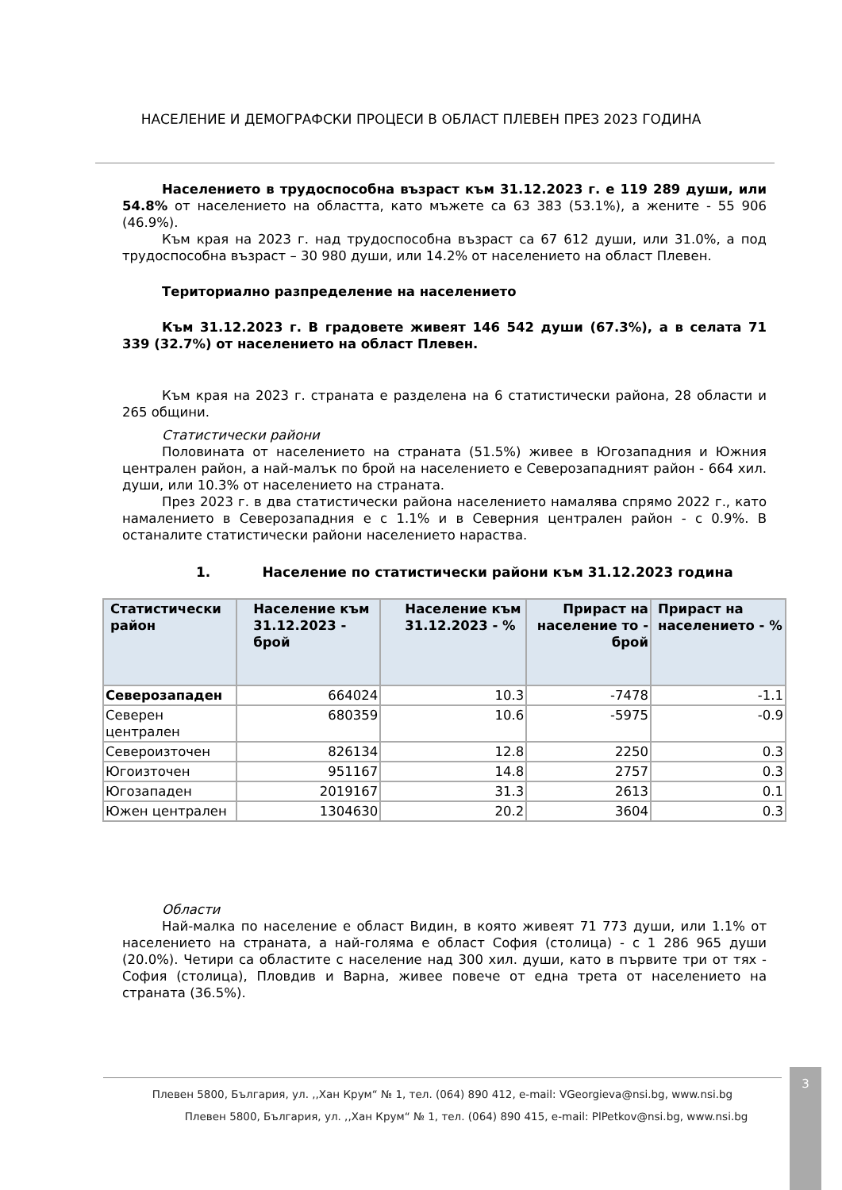НАСЕЛЕНИЕ И ДЕМОГРАФСКИ ПРОЦЕСИ В ОБЛАСТ ПЛЕВЕН ПРЕЗ 2023 ГОДИНА
Населението в трудоспособна възраст към 31.12.2023 г. е 119 289 души, или 54.8% от населението на областта, като мъжете са 63 383 (53.1%), а жените - 55 906 (46.9%).
Към края на 2023 г. над трудоспособна възраст са 67 612 души, или 31.0%, а под трудоспособна възраст – 30 980 души, или 14.2% от населението на област Плевен.
Териториално разпределение на населението
Към 31.12.2023 г. В градовете живеят 146 542 души (67.3%), а в селата 71 339 (32.7%) от населението на област Плевен.
Към края на 2023 г. страната е разделена на 6 статистически района, 28 области и 265 общини.
Статистически райони
Половината от населението на страната (51.5%) живее в Югозападния и Южния централен район, а най-малък по брой на населението е Северозападният район - 664 хил. души, или 10.3% от населението на страната.
През 2023 г. в два статистически района населението намалява спрямо 2022 г., като намалението в Северозападния е с 1.1% и в Северния централен район - с 0.9%. В останалите статистически райони населението нараства.
1. Население по статистически райони към 31.12.2023 година
| Статистически район | Население към 31.12.2023 - брой | Население към 31.12.2023 - % | Прираст на население то - брой | Прираст на населението - % |
| --- | --- | --- | --- | --- |
| Северозападен | 664024 | 10.3 | -7478 | -1.1 |
| Северен централен | 680359 | 10.6 | -5975 | -0.9 |
| Североизточен | 826134 | 12.8 | 2250 | 0.3 |
| Югоизточен | 951167 | 14.8 | 2757 | 0.3 |
| Югозападен | 2019167 | 31.3 | 2613 | 0.1 |
| Южен централен | 1304630 | 20.2 | 3604 | 0.3 |
Области
Най-малка по население е област Видин, в която живеят 71 773 души, или 1.1% от населението на страната, а най-голяма е област София (столица) - с 1 286 965 души (20.0%). Четири са областите с население над 300 хил. души, като в първите три от тях - София (столица), Пловдив и Варна, живее повече от една трета от населението на страната (36.5%).
Плевен 5800, България, ул. ,,Хан Крум“ № 1, тел. (064) 890 412, e-mail: VGeorgieva@nsi.bg, www.nsi.bg
Плевен 5800, България, ул. ,,Хан Крум“ № 1, тел. (064) 890 415, e-mail: PlPetkov@nsi.bg, www.nsi.bg
3